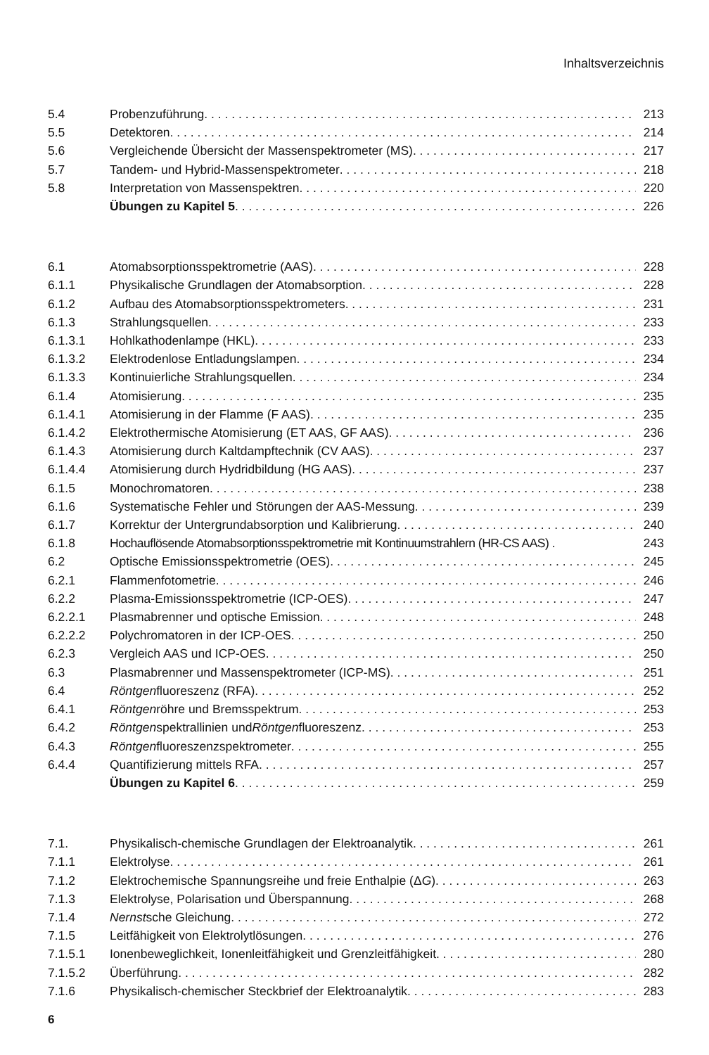Inhaltsverzeichnis
5.4 Probenzuführung 213
5.5 Detektoren 214
5.6 Vergleichende Übersicht der Massenspektrometer (MS) 217
5.7 Tandem- und Hybrid-Massenspektrometer 218
5.8 Interpretation von Massenspektren 220
Übungen zu Kapitel 5 226
6.1 Atomabsorptionsspektrometrie (AAS) 228
6.1.1 Physikalische Grundlagen der Atomabsorption 228
6.1.2 Aufbau des Atomabsorptionsspektrometers 231
6.1.3 Strahlungsquellen 233
6.1.3.1 Hohlkathodenlampe (HKL) 233
6.1.3.2 Elektrodenlose Entladungslampen 234
6.1.3.3 Kontinuierliche Strahlungsquellen 234
6.1.4 Atomisierung 235
6.1.4.1 Atomisierung in der Flamme (F AAS) 235
6.1.4.2 Elektrothermische Atomisierung (ET AAS, GF AAS) 236
6.1.4.3 Atomisierung durch Kaltdampftechnik (CV AAS) 237
6.1.4.4 Atomisierung durch Hydridbildung (HG AAS) 237
6.1.5 Monochromatoren 238
6.1.6 Systematische Fehler und Störungen der AAS-Messung 239
6.1.7 Korrektur der Untergrundabsorption und Kalibrierung 240
6.1.8 Hochauflösende Atomabsorptionsspektrometrie mit Kontinuumstrahlern (HR-CS AAS) . 243
6.2 Optische Emissionsspektrometrie (OES) 245
6.2.1 Flammenfotometrie 246
6.2.2 Plasma-Emissionsspektrometrie (ICP-OES) 247
6.2.2.1 Plasmabrenner und optische Emission 248
6.2.2.2 Polychromatoren in der ICP-OES 250
6.2.3 Vergleich AAS und ICP-OES 250
6.3 Plasmabrenner und Massenspektrometer (ICP-MS) 251
6.4 Röntgen fluoreszenz (RFA) 252
6.4.1 Röntgen röhre und Bremsspektrum 253
6.4.2 Röntgen spektrallinien und Röntgen fluoreszenz 253
6.4.3 Röntgen fluoreszenzspektrometer 255
6.4.4 Quantifizierung mittels RFA 257
Übungen zu Kapitel 6 259
7.1. Physikalisch-chemische Grundlagen der Elektroanalytik 261
7.1.1 Elektrolyse 261
7.1.2 Elektrochemische Spannungsreihe und freie Enthalpie (Δ G) 263
7.1.3 Elektrolyse, Polarisation und Überspannung 268
7.1.4 Nernst sche Gleichung 272
7.1.5 Leitfähigkeit von Elektrolytlösungen 276
7.1.5.1 Ionenbeweglichkeit, Ionenleitfähigkeit und Grenzleitfähigkeit 280
7.1.5.2 Überführung 282
7.1.6 Physikalisch-chemischer Steckbrief der Elektroanalytik 283
6